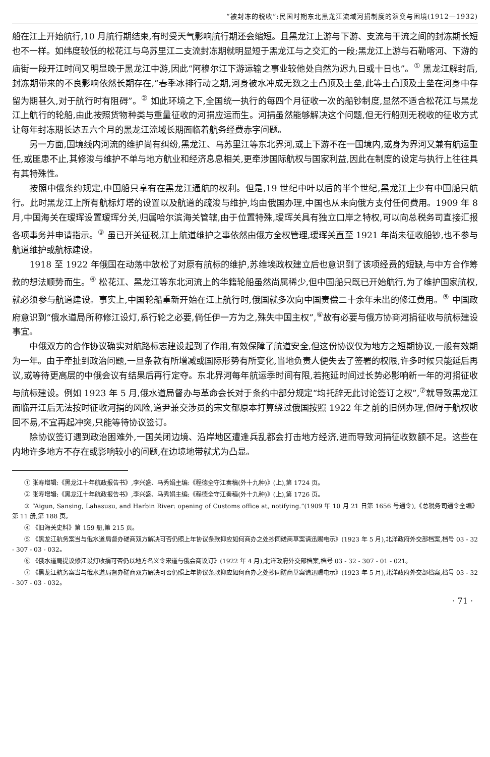“被封冻的税收”:民国时期东北黑龙江流域河捐制度的演变与困境(1912—1932)
船在江上开始航行,10 月航行期结束,有时受天气影响航行期还会缩短。且黑龙江上游与下游、支流与干流之间的封冻期长短也不一样。如纬度较低的松花江与乌苏里江二支流封冻期就明显短于黑龙江与之交汇的一段;黑龙江上游与石勒喀河、下游的庙街一段开江时间又明显晚于黑龙江中游,因此“阿穆尔江下游运输之事业较他处自然为迟九日或十日也”。<sup>①</sup> 黑龙江解封后,封冻期带来的不良影响依然长期存在,“春季冰排行动之期,河身被水冲成无数之土凸顶及土垒,此等土凸顶及土垒在河身中存留为期甚久,对于航行时有阻碍”。<sup>②</sup> 如此环境之下,全国统一执行的每四个月征收一次的船钞制度,显然不适合松花江与黑龙江上航行的轮船,由此按照货物种类与重量征收的河捐应运而生。河捐虽然能够解决这个问题,但无行船则无税收的征收方式让每年封冻期长达五六个月的黑龙江流域长期面临着航务经费赤字问题。
另一方面,国境线内河流的维护尚有纠纷,黑龙江、乌苏里江等东北界河,或上下游不在一国境内,或身为界河又兼有航运重任,或匪患不止,其修浚与维护不单与地方航业和经济息息相关,更牵涉国际航权与国家利益,因此在制度的设定与执行上往往具有其特殊性。
按照中俄条约规定,中国船只享有在黑龙江通航的权利。但是,19 世纪中叶以后的半个世纪,黑龙江上少有中国船只航行。此时黑龙江上所有航标灯塔的设置以及航道的疏浚与维护,均由俄国办理,中国也从未向俄方支付任何费用。1909 年 8 月,中国海关在瑷珲设置瑷珲分关,归属哈尔滨海关管辖,由于位置特殊,瑷珲关具有独立口岸之特权,可以向总税务司直接汇报各项事务并申请指示。<sup>③</sup> 虽已开关征税,江上航道维护之事依然由俄方全权管理,瑷珲关直至 1921 年尚未征收船钞,也不参与航道维护或航标建设。
1918 至 1922 年俄国在动荡中放松了对原有航标的维护,苏维埃政权建立后也意识到了该项经费的短缺,与中方合作筹款的想法顺势而生。<sup>④</sup> 松花江、黑龙江等东北河流上的华籍轮船虽然尚属稀少,但中国船只既已开始航行,为了维护国家航权,就必须参与航道建设。事实上,中国轮船重新开始在江上航行时,俄国就多次向中国责偿二十余年未出的修江费用。<sup>⑤</sup> 中国政府意识到“俄水道局所称修江设灯,系行轮之必要,倘任伊一方为之,殊失中国主权”,<sup>⑥</sup>故有必要与俄方协商河捐征收与航标建设事宜。
中俄双方的合作协议确实对航路标志建设起到了作用,有效保障了航道安全,但这份协议仅为地方之短期协议,一般有效期为一年。由于牵扯到政治问题,一旦条款有所增减或国际形势有所变化,当地负责人便失去了签署的权限,许多时候只能延后再议,或等待更高层的中俄会议有结果后再行定夺。东北界河每年航运季时间有限,若拖延时间过长势必影响新一年的河捐征收与航标建设。例如 1923 年 5 月,俄水道局督办与革命会长对于条约中部分规定“均托辞无此讨论签订之权”,<sup>⑦</sup>就导致黑龙江面临开江后无法按时征收河捐的风险,道尹兼交涉员的宋文郁原本打算绕过俄国按照 1922 年之前的旧例办理,但碍于航权收回不易,不宜再起冲突,只能等待协议签订。
除协议签订遇到政治困难外,一国关闭边境、沿岸地区遭逢兵乱都会打击地方经济,进而导致河捐征收数额不足。这些在内地许多地方不存在或影响较小的问题,在边境地带就尤为凸显。
① 张寿增辑:《黑龙江十年航政报告书》,李兴盛、马秀娟主编:《程德全守江奏稿(外十九种)》(上),第 1724 页。
② 张寿增辑:《黑龙江十年航政报告书》,李兴盛、马秀娟主编:《程德全守江奏稿(外十九种)》(上),第 1726 页。
③ “Aigun, Sansing, Lahasusu, and Harbin River: opening of Customs office at, notifying.”(1909 年 10 月 21 日第 1656 号通令),《总税务司通令全编》第 11 册,第 188 页。
④ 《旧海关史料》第 159 册,第 215 页。
⑤ 《黑龙江航务案当与俄水道局督办磋商双方解决可否仍照上年协议条款抑应如何商办之处抄同磋商草案请迅赐电示》(1923 年 5 月),北洋政府外交部档案,档号 03 - 32 - 307 - 03 - 032。
⑥ 《俄水道局提议修江设灯收捐可否仍以地方名义令宋道与俄会商议订》(1922 年 4 月),北洋政府外交部档案,档号 03 - 32 - 307 - 01 - 021。
⑦ 《黑龙江航务案当与俄水道局督办磋商双方解决可否仍照上年协议条款抑应如何商办之处抄同磋商草案请迅赐电示》(1923 年 5 月),北洋政府外交部档案,档号 03 - 32 - 307 - 03 - 032。
· 71 ·